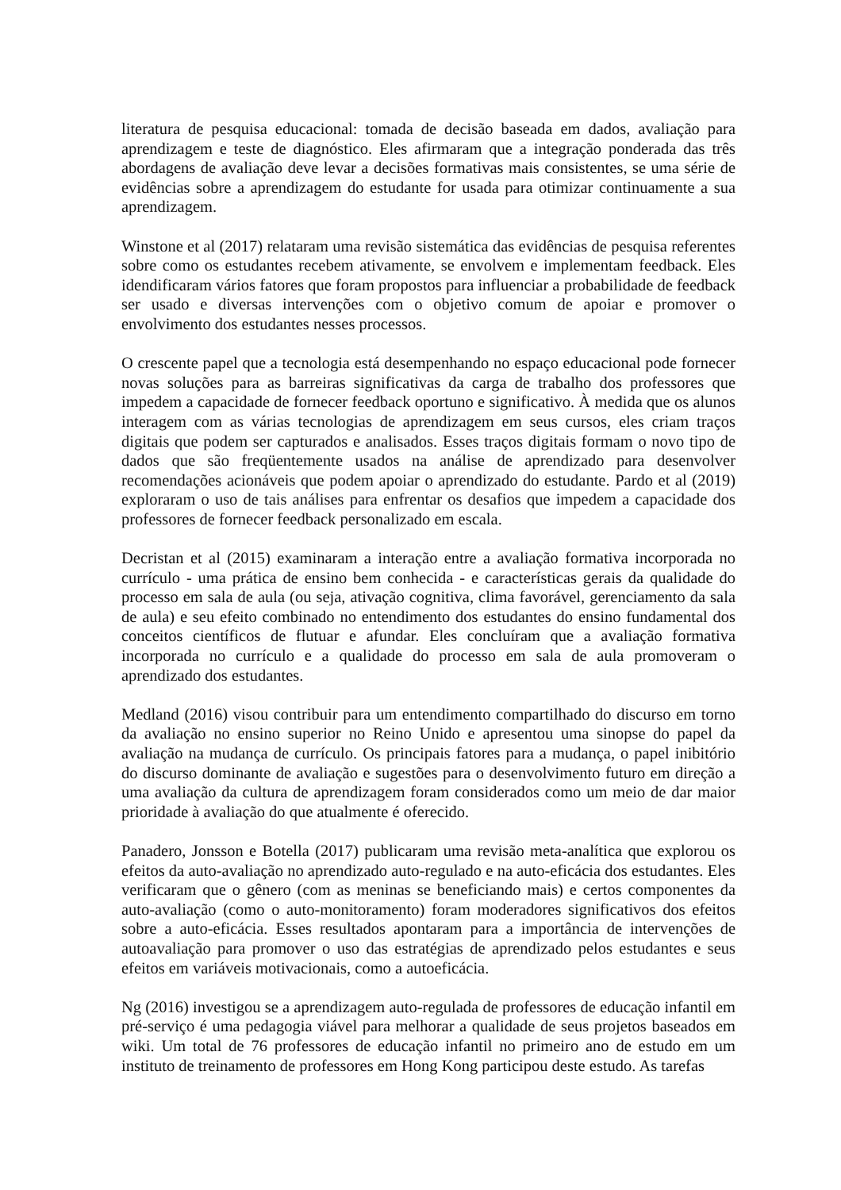literatura de pesquisa educacional: tomada de decisão baseada em dados, avaliação para aprendizagem e teste de diagnóstico. Eles afirmaram que a integração ponderada das três abordagens de avaliação deve levar a decisões formativas mais consistentes, se uma série de evidências sobre a aprendizagem do estudante for usada para otimizar continuamente a sua aprendizagem.
Winstone et al (2017) relataram uma revisão sistemática das evidências de pesquisa referentes sobre como os estudantes recebem ativamente, se envolvem e implementam feedback. Eles idendificaram vários fatores que foram propostos para influenciar a probabilidade de feedback ser usado e diversas intervenções com o objetivo comum de apoiar e promover o envolvimento dos estudantes nesses processos.
O crescente papel que a tecnologia está desempenhando no espaço educacional pode fornecer novas soluções para as barreiras significativas da carga de trabalho dos professores que impedem a capacidade de fornecer feedback oportuno e significativo. À medida que os alunos interagem com as várias tecnologias de aprendizagem em seus cursos, eles criam traços digitais que podem ser capturados e analisados. Esses traços digitais formam o novo tipo de dados que são freqüentemente usados na análise de aprendizado para desenvolver recomendações acionáveis que podem apoiar o aprendizado do estudante. Pardo et al (2019) exploraram o uso de tais análises para enfrentar os desafios que impedem a capacidade dos professores de fornecer feedback personalizado em escala.
Decristan et al (2015) examinaram a interação entre a avaliação formativa incorporada no currículo - uma prática de ensino bem conhecida - e características gerais da qualidade do processo em sala de aula (ou seja, ativação cognitiva, clima favorável, gerenciamento da sala de aula) e seu efeito combinado no entendimento dos estudantes do ensino fundamental dos conceitos científicos de flutuar e afundar. Eles concluíram que a avaliação formativa incorporada no currículo e a qualidade do processo em sala de aula promoveram o aprendizado dos estudantes.
Medland (2016) visou contribuir para um entendimento compartilhado do discurso em torno da avaliação no ensino superior no Reino Unido e apresentou uma sinopse do papel da avaliação na mudança de currículo. Os principais fatores para a mudança, o papel inibitório do discurso dominante de avaliação e sugestões para o desenvolvimento futuro em direção a uma avaliação da cultura de aprendizagem foram considerados como um meio de dar maior prioridade à avaliação do que atualmente é oferecido.
Panadero, Jonsson e Botella (2017) publicaram uma revisão meta-analítica que explorou os efeitos da auto-avaliação no aprendizado auto-regulado e na auto-eficácia dos estudantes. Eles verificaram que o gênero (com as meninas se beneficiando mais) e certos componentes da auto-avaliação (como o auto-monitoramento) foram moderadores significativos dos efeitos sobre a auto-eficácia. Esses resultados apontaram para a importância de intervenções de autoavaliação para promover o uso das estratégias de aprendizado pelos estudantes e seus efeitos em variáveis motivacionais, como a autoeficácia.
Ng (2016) investigou se a aprendizagem auto-regulada de professores de educação infantil em pré-serviço é uma pedagogia viável para melhorar a qualidade de seus projetos baseados em wiki. Um total de 76 professores de educação infantil no primeiro ano de estudo em um instituto de treinamento de professores em Hong Kong participou deste estudo. As tarefas